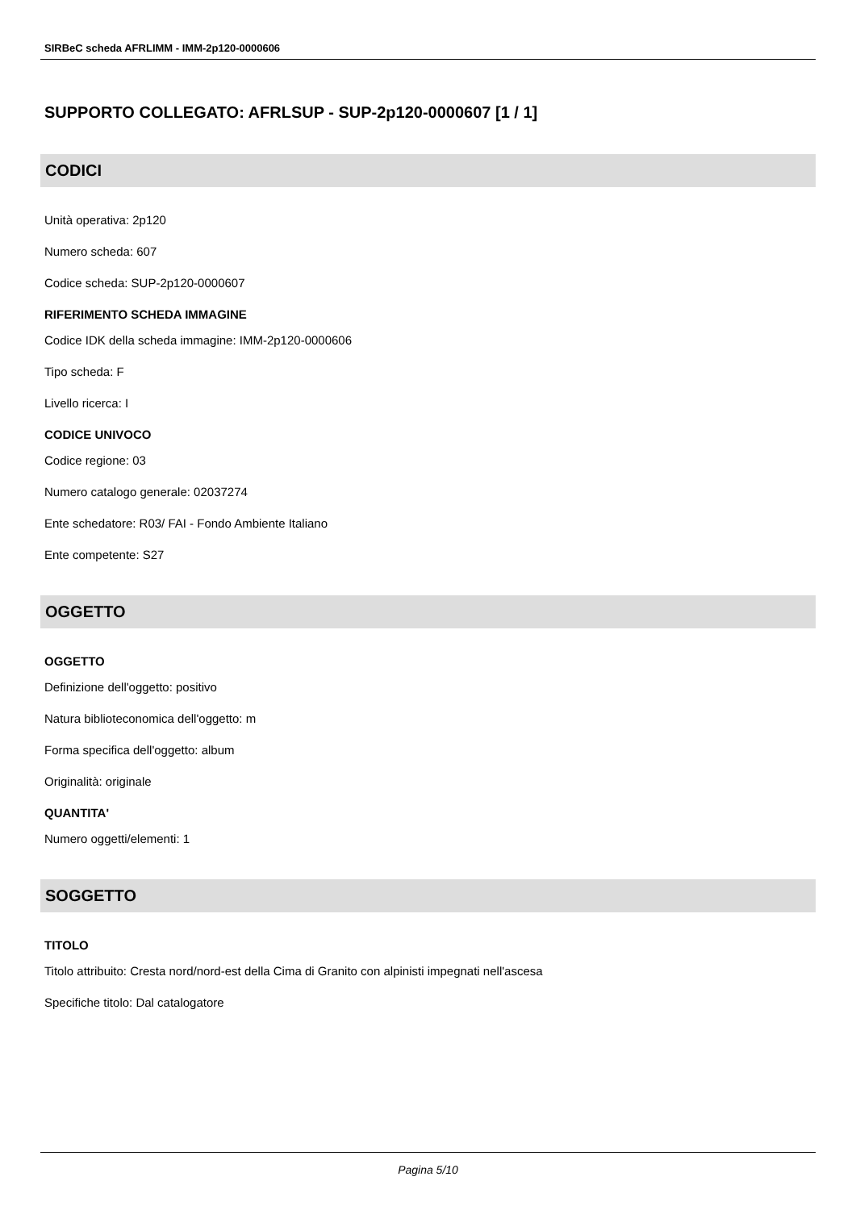SIRBeC scheda AFRLIMM - IMM-2p120-0000606
SUPPORTO COLLEGATO: AFRLSUP - SUP-2p120-0000607 [1 / 1]
CODICI
Unità operativa: 2p120
Numero scheda: 607
Codice scheda: SUP-2p120-0000607
RIFERIMENTO SCHEDA IMMAGINE
Codice IDK della scheda immagine: IMM-2p120-0000606
Tipo scheda: F
Livello ricerca: I
CODICE UNIVOCO
Codice regione: 03
Numero catalogo generale: 02037274
Ente schedatore: R03/ FAI - Fondo Ambiente Italiano
Ente competente: S27
OGGETTO
OGGETTO
Definizione dell'oggetto: positivo
Natura biblioteconomica dell'oggetto: m
Forma specifica dell'oggetto: album
Originalità: originale
QUANTITA'
Numero oggetti/elementi: 1
SOGGETTO
TITOLO
Titolo attribuito: Cresta nord/nord-est della Cima di Granito con alpinisti impegnati nell'ascesa
Specifiche titolo: Dal catalogatore
Pagina 5/10